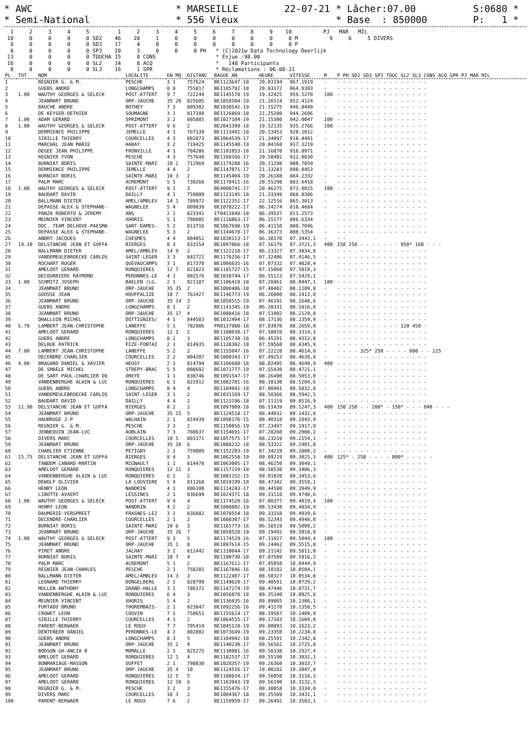* AWC                         * MARSEILLE        22-07-21 * Lâcher:07.00          S:0680 *
* Semi-National               * 556 Vieux                 * Base  : 850000        P:   1 *
  1     2     3     4     5         1     2     3     4     5     6     7     8     9    10          PJ   MAR   MIL
 10     0     0     0     0 SD2    46    20     1     0     0     0     0     0     0     0 M          9     6     5 DIVERS
  9     0     0     0     0 SD3    17     4     0     0     0     0     0     0     0     0 P
  8     0     0     0     0 SP3    20     3     0     0     0 PH   * (C)2021w Data Technology Deerlijk
 13     0     0     0     0 TOUCHA 15     8 CONS                   * Enjue :98.00
 16     0     0     0     0 SL2    14     8 ACQ                    *   148 Participants
  8     8     0     0     0 SL3    16     1 SPR                    * Réclamations : 06-08-21
| PL | TOT | NOM | LOCALITE | EN MQ | DISTANC | BAGUE AN | HEURE | VITESSE | M | P PH SD2 SD3 SP3 TOUC SL2 SL3 CONS ACQ SPR PJ MAR MIL |
| --- | --- | --- | --- | --- | --- | --- | --- | --- | --- | --- |
| 1 | | REGNIER G. & M. | PESCHE | 3 1 | 757624 | BE1123647-18 | 20.03194 | 967.1919 | - | - - - - - - - - - - - - - - - - |
| 2 | | GUEBS ANDRE | LONGCHAMPS | 8 8 | 755817 | BE1105792-18 | 20.03172 | 964.9303 | - | - - - - - - - - - - - - - - - - |
| 3 | 1.00 | WAUTHY GEORGES & SELECK | POST-ATTERT | 9 7 | 722244 | BE1145578-19 | 19.32425 | 959.5270 | 100 | - - - - - - - - - - - - - - - - |
| 4 | | JEANMART BRUNO | ORP-JAUCHE | 35 20 | 825605 | BE1058504-19 | 21.26514 | 952.4124 | - | - - - - - - - - - - - - - - - - |
| 5 | | BAUCHE ANDRE | BOTHEY | 7 3 | 809302 | BE1030542-19 | 21.15275 | 946.0449 | - | - - - - - - - - - - - - - - - - |
| 6 | | DE KEYSER-DETHIER | SOUMAGNE | 3 1 | 817108 | BE1126869-18 | 21.25200 | 944.2696 | - | - - - - - - - - - - - - - - - - |
| 7 | 1.00 | ADAM GERARD | SPRIMONT | 3 2 | 805885 | BE1027104-19 | 21.15300 | 942.0047 | 100 | - - - - - - - - - - - - - - - - |
| 8 | 1.00 | WAUTHY GEORGES & SELECK | POST-ATTERT | 9 6 | 2 | BE2041399-18 | 19.52135 | 935.2766 | 100 | - - - - - - - - - - - - - - - - |
| 9 | | DERMIENCE PHILIPPE | JEMELLE | 4 1 | 767139 | BE1113491-18 | 20.53453 | 920.1012 | - | - - - - - - - - - - - - - - - - |
| 10 | | SIBILLE THIERRY | COURCELLES | 4 3 | 802873 | BE1064539-17 | 21.34097 | 918.4491 | - | - - - - - - - - - - - - - - - - |
| 11 | | MARCHAL JEAN MARIE | HABAY | 3 2 | 719425 | BE1145540-19 | 20.04160 | 917.3219 | - | - - - - - - - - - - - - - - - - |
| 12 | | DEGEE JEAN PHILIPPE | FRONVILLE | 4 1 | 784286 | BE1101053-18 | 21.16070 | 916.0971 | - | - - - - - - - - - - - - - - - - |
| 13 | | REGNIER YVON | PESCHE | 4 3 | 757640 | BE1160166-17 | 20.50402 | 912.0830 | - | - - - - - - - - - - - - - - - - |
| 14 | | BURNIAT BORIS | SAINTE-MARI | 10 2 | 712969 | BE1174208-16 | 20.11298 | 900.7859 | - | - - - - - - - - - - - - - - - - |
| 15 | | DERMIENCE PHILIPPE | JEMELLE | 4 4 | 2 | BE1147071-17 | 21.13283 | 898.8453 | - | - - - - - - - - - - - - - - - - |
| 16 | | BURNIAT BORIS | SAINTE-MARI | 10 3 | 2 | BE1145404-19 | 20.26188 | 884.2332 | - | - - - - - - - - - - - - - - - - |
| 17 | | PALM MARC | ACREMONT | 5 5 | 738268 | BE1178411-16 | 20.55290 | 883.6418 | - | - - - - - - - - - - - - - - - - |
| 18 | 1.00 | WAUTHY GEORGES & SELECK | POST-ATTERT | 9 1 | 3 | BE4000741-17 | 20.46275 | 873.9025 | 100 | - - - - - - - - - - - - - - - - |
| 19 | | BAUDART DAVID | DAILLY | 4 1 | 759000 | BE1123145-18 | 21.33348 | 868.8386 | - | - - - - - - - - - - - - - - - - |
| 20 | | BALLMANN DIETER | AMEL/AMBLEV | 14 1 | 789972 | BE1122351-17 | 22.12516 | 865.3813 | - | - - - - - - - - - - - - - - - - |
| 21 | | DEPASSE ALEX & STEPHANE- | WAGNELEE | 5 4 | 809839 | BE1078222-17 | 06.14274 | 818.4684 | - | - - - - - - - - - - - - - - - - |
| 22 | | PANZA ROBERTO & JEREMY | ANS | 2 1 | 823341 | IT0411048-18 | 06.39537 | 811.2573 | - | - - - - - - - - - - - - - - - - |
| 23 | | MEUNIER VINCENT | XHORIS | 5 1 | 798805 | BE1116063-17 | 06.15177 | 806.6334 | - | - - - - - - - - - - - - - - - - |
| 24 | | DOC. TEAM DELHOVE-PAESMA | SART-DAMES- | 5 2 | 813716 | BE1067698-19 | 06.41150 | 800.7046 | - | - - - - - - - - - - - - - - - - |
| 25 | | DEPASSE ALEX & STEPHANE- | WAGNELEE | 5 3 | 2 | BE1144678-17 | 06.36373 | 800.5354 | - | - - - - - - - - - - - - - - - - |
| 26 | | ANDRY JACQUES | CUESMES | 4 4 | 804852 | BE1030113-17 | 06.38170 | 07.3443,1 | - | - - |
| 27 | 19.10 | DELSTANCHE JEAN ET GOFFA | BIERGES | 8 3 | 833154 | BE1097066-18 | 07.16179 | 07.3721,3 | 400 | 150 250 - - - - - - - 950* 160 - - - |
| 28 | | BALLMANN DIETER | AMEL/AMBLEV | 14 9 | 2 | BE1122210-17 | 06.23327 | 07.3834,8 | - | - - - - - - - - - - - - - - - - |
| 29 | | VANDEMEULEBROECKE CARLOS | SAINT-LEGER | 3 3 | 842721 | BE1176256-17 | 07.32406 | 07.4146,5 | - | - - - - - - - - - - - - - - - - |
| 30 | | ROCHART ROGER | QUEVAUCAMPS | 3 1 | 817370 | BE1006635-16 | 07.07332 | 07.4820,4 | - | - - - - - - - - - - - - - - - - |
| 31 | | AMELOOT GERARD | RONQUIERES | 12 7 | 821823 | BE1185727-15 | 07.15060 | 07.5019,3 | - | - - - - - - - - - - - - - - - - |
| 32 | | DECOURRIERE RAYMOND | PERONNES-LE | 4 1 | 802576 | BE1030744-17 | 06.55123 | 07.5429,1 | - | - - - - - - - - - - - - - - - - |
| 33 | 1.00 | SCHMITZ JOSEPH | BAELEN (LG. | 2 1 | 821187 | BE1106419-18 | 07.28461 | 08.0447,1 | 100 | - - - - - - - - - - - - - - - - |
| 34 | | JEANMART BRUNO | ORP-JAUCHE | 35 35 | 2 | BE1088406-18 | 07.40402 | 08.1109,8 | - | - - - - - - - - - - - - - - - - |
| 35 | | GOOSSE JEAN | HOUFFALIZE | 10 7 | 763427 | BE1146773-19 | 06.26000 | 08.1413,0 | - | - - - - - - - - - - - - - - - - |
| 36 | | JEANMART BRUNO | ORP-JAUCHE | 35 14 | 3 | BE1058515-19 | 07.46192 | 08.1648,6 | - | - - - - - - - - - - - - - - - - |
| 37 | | GUEBS ANDRE | LONGCHAMPS | 8 1 | 2 | BE1141345-19 | 06.20331 | 08.1816,8 | - | - - - - - - - - - - - - - - - - |
| 38 | | JEANMART BRUNO | ORP-JAUCHE | 35 17 | 4 | BE1088416-18 | 07.51002 | 08.2129,8 | - | - - - - - - - - - - - - - - - - |
| 39 | | DHALLUIN MICHEL | DOTTIGNIES/ | 4 1 | 844583 | BE1032494-17 | 08.17136 | 08.2359,9 | - | - - - - - - - - - - - - - - - - |
| 40 | 5.70 | LAMBERT JEAN-CHRISTOPHE | LANEFFE | 5 1 | 782906 | FR0137980-18 | 07.03070 | 08.2659,0 | - | - - - - - - - - - - - 120 450 - |
| 41 | | AMELOOT GERARD | RONQUIERES | 12 3 | 2 | BE1180038-17 | 07.58010 | 08.3314,3 | - | - - - - - - - - - - - - - - - - |
| 42 | | GUEBS ANDRE | LONGCHAMPS | 8 2 | 3 | BE1105730-18 | 06.45291 | 08.4312,8 | - | - - - - - - - - - - - - - - - - |
| 43 | | DELRUE PATRICK | FIZE-FONTAI | 2 1 | 814935 | BE1138302-18 | 07.59560 | 08.4345,9 | - | - - - - - - - - - - - - - - - - |
| 44 | 7.80 | LAMBERT JEAN-CHRISTOPHE | LANEFFE | 5 2 | 2 | BE1155047-16 | 07.22220 | 08.4614,0 | - | - - - - 325* 250 - - - - 080 - - 125 |
| 45 | | DECENDRE-CHARLIER | COURCELLES | 2 2 | 804207 | BE1080343-17 | 07.49253 | 08.4639,8 | - | - - - - - - - - - - - - - - - - |
| 46 | 4.00 | BRAGARD DANIEL & XAVIER | HEUSY | 2 1 | 814794 | BE1106680-18 | 08.02495 | 08.4649,9 | 400 | - - - - - - - - - - - - - - - - |
| 47 | | DE SMAELE MICHEL | STREPY-BRAC | 5 5 | 808692 | BE1071777-19 | 07.55430 | 08.4721,1 | - | - - - - - - - - - - - - - - - - |
| 48 | | DE SART PAUL-CHARLIER DO | OREYE | 1 1 | 830746 | BE1091547-17 | 08.26490 | 08.5053,0 | - | - - - - - - - - - - - - - - - - |
| 49 | | VANDENBERGHE ALAIN & LUC | RONQUIERES | 6 1 | 822912 | BE1082781-16 | 08.18130 | 08.5204,6 | - | - - - - - - - - - - - - - - - - |
| 50 | | GUEBS ANDRE | LONGCHAMPS | 8 4 | 4 | BE1104941-18 | 07.00491 | 08.5832,8 | - | - - - - - - - - - - - - - - - - |
| 51 | | VANDEMEULEBROECKE CARLOS | SAINT-LEGER | 3 1 | 2 | BE1031169-17 | 08.50366 | 08.5942,5 | - | - - - - - - - - - - - - - - - - |
| 52 | | BAUDART DAVID | DAILLY | 4 4 | 2 | BE1123196-18 | 07.11319 | 09.0516,9 | - | - - - - - - - - - - - - - - - - |
| 53 | 11.90 | DELSTANCHE JEAN ET GOFFA | BIERGES | 8 2 | 2 | BE1097009-18 | 08.51439 | 09.1247,3 | 400 | 150 250 - - 200* - 150* - - - 040 - - - |
| 54 | | JEANMART BRUNO | ORP-JAUCHE | 35 15 | 5 | BE1124518-17 | 08.44032 | 09.1432,8 | - | - - - - - - - - - - - - - - - - |
| 55 | | HAUBRUGE J-P | WALHAIN | 2 1 | 819439 | BE1098176-15 | 08.40318 | 09.1843,9 | - | - - - - - - - - - - - - - - - - |
| 56 | | REGNIER G. & M. | PESCHE | 3 3 | 2 | BE1150856-19 | 07.23497 | 09.1917,9 | - | - - - - - - - - - - - - - - - - |
| 57 | | JENNEQUIN JEAN-LUC | AUBLAIN | 7 3 | 760637 | BE1154691-17 | 07.28260 | 09.2008,2 | - | - - - - - - - - - - - - - - - - |
| 58 | | DIVERS MARC | COURCELLES | 10 5 | 803171 | BE1057575-17 | 08.23219 | 09.2154,1 | - | - - - - - - - - - - - - - - - - |
| 59 | | JEANMART BRUNO | ORP-JAUCHE | 35 10 | 6 | BE1088232-18 | 08.53322 | 09.2401,8 | - | - - - - - - - - - - - - - - - - |
| 60 | | CHARLIER ETIENNE | PETIGNY | 2 2 | 759089 | BE1152203-19 | 07.34219 | 09.2800,2 | - | - - - - - - - - - - - - - - - - |
| 61 | 15.75 | DELSTANCHE JEAN ET GOFFA | BIERGES | 8 4 | 3 | BE1062558-19 | 09.09219 | 09.3025,3 | 400 | 125* - 250 - - - - 800* - - - - - |
| 62 | | TANDEM CANARD-MARTIN | MIGNAULT | 1 1 | 814478 | BE1063005-17 | 08.46250 | 09.3049,1 | - | - - - - - - - - - - - - - - - - |
| 63 | | AMELOOT GERARD | RONQUIERES | 12 11 | 3 | BE1157119-18 | 08.58530 | 09.3406,3 | - | - - - - - - - - - - - - - - - - |
| 64 | | VANDENBERGHE ALAIN & LUC | RONQUIERES | 6 2 | 2 | BE1001152-15 | 09.01020 | 09.3453,6 | - | - - - - - - - - - - - - - - - - |
| 65 | | DEWOLF OLIVIER | LA LOUVIERE | 5 4 | 811268 | BE1019199-18 | 08.47342 | 09.3559,1 | - | - - - - - - - - - - - - - - - - |
| 66 | | HENRY LEON | NANDRIN | 4 1 | 806108 | BE1114243-17 | 08.44580 | 09.3949,9 | - | - - - - - - - - - - - - - - - - |
| 67 | | LIBOTTE-AVAERT | LESSINES | 2 1 | 836699 | BE1024371-18 | 09.31110 | 09.4748,6 | - | - - - - - - - - - - - - - - - - |
| 68 | 1.00 | WAUTHY GEORGES & SELECK | POST-ATTERT | 9 4 | 4 | BE1174520-16 | 07.08377 | 09.4819,4 | 100 | - - - - - - - - - - - - - - - - |
| 69 | | HENRY LEON | NANDRIN | 4 2 | 2 | BE1008002-19 | 08.53430 | 09.4834,9 | - | - - - - - - - - - - - - - - - - |
| 70 | | DAUMERIE-VERSPREET | FRASNES-LEZ | 3 1 | 836882 | BE1078554-18 | 09.33158 | 09.4939,6 | - | - - - - - - - - - - - - - - - - |
| 71 | | DECENDRE-CHARLIER | COURCELLES | 2 1 | 2 | BE1080307-17 | 08.52343 | 09.4948,8 | - | - - - - - - - - - - - - - - - - |
| 72 | | BURNIAT BORIS | SAINTE-MARI | 10 6 | 3 | BE1165773-16 | 06.58519 | 09.5009,2 | - | - - - - - - - - - - - - - - - - |
| 73 | | JEANMART BRUNO | ORP-JAUCHE | 35 26 | 7 | BE1058520-19 | 09.19492 | 09.5018,8 | - | - - - - - - - - - - - - - - - - |
| 74 | 1.00 | WAUTHY GEORGES & SELECK | POST-ATTERT | 9 3 | 5 | BE1174529-16 | 07.11027 | 09.5044,4 | 100 | - - - - - - - - - - - - - - - - |
| 75 | | JEANMART BRUNO | ORP-JAUCHE | 35 1 | 8 | BE1097614-15 | 09.24462 | 09.5515,8 | - | - - - - - - - - - - - - - - - - |
| 76 | | PIRET ANDRE | JALHAY | 3 2 | 812442 | BE1110044-17 | 09.11142 | 09.5811,0 | - | - - - - - - - - - - - - - - - - |
| 77 | | BURNIAT BORIS | SAINTE-MARI | 10 7 | 4 | BE1100730-18 | 07.07589 | 09.5916,2 | - | - - - - - - - - - - - - - - - - |
| 78 | | PALM MARC | ACREMONT | 5 1 | 2 | BE1167611-17 | 07.45050 | 10.0444,9 | - | - - - - - - - - - - - - - - - - |
| 79 | | REGNIER JEAN-CHARLES | PESCHE | 2 1 | 758201 | BE1167846-16 | 08.10192 | 10.0504,1 | - | - - - - - - - - - - - - - - - - |
| 80 | | BALLMANN DIETER | AMEL/AMBLEV | 14 3 | 3 | BE1122407-17 | 08.50327 | 10.0534,8 | - | - - - - - - - - - - - - - - - - |
| 81 | | LEONARD THIERRY | DONGELBERG | 2 2 | 828799 | BE1149620-17 | 09.40591 | 10.0729,2 | - | - - - - - - - - - - - - - - - - |
| 82 | | MULLEN ANTHONY | GRAND-HALLE | 3 1 | 786172 | BE1147274-19 | 08.47446 | 10.0731,7 | - | - - - - - - - - - - - - - - - - |
| 83 | | VANDENBERGHE ALAIN & LUC | RONQUIERES | 6 4 | 3 | BE1056078-18 | 09.35340 | 10.0925,6 | - | - - - - - - - - - - - - - - - - |
| 84 | | MEUNIER VINCENT | XHORIS | 5 4 | 2 | BE1136035-16 | 09.09065 | 10.1306,1 | - | - - - - - - - - - - - - - - - - |
| 85 | | FURTADO BRUNO | THOREMBAIS- | 2 1 | 823847 | BE1092256-16 | 09.41170 | 10.1358,5 | - | - - - - - - - - - - - - - - - - |
| 86 | | CROWET LEON | COUVIN | 7 1 | 758651 | BE1155614-17 | 08.19587 | 10.1409,9 | - | - - - - - - - - - - - - - - - - |
| 87 | | SIBILLE THIERRY | COURCELLES | 4 1 | 2 | BE1064515-17 | 09.17103 | 10.1604,8 | - | - - - - - - - - - - - - - - - - |
| 88 | | PARENT-BERWAER | LE ROUX | 7 7 | 795414 | BE1045128-19 | 09.08093 | 10.1623,2 | - | - - - - - - - - - - - - - - - - |
| 89 | | DENTENEER DANIEL | PERONNES-LE | 4 2 | 802802 | BE1073649-19 | 09.23350 | 10.2234,8 | - | - - - - - - - - - - - - - - - - |
| 90 | | GUEBS ANDRE | LONGCHAMPS | 8 3 | 5 | BE1104942-18 | 08.25591 | 10.2342,8 | - | - - - - - - - - - - - - - - - - |
| 91 | | JEANMART BRUNO | ORP-JAUCHE | 35 2 | 9 | BE1140230-17 | 09.56562 | 10.2725,8 | - | - - - - - - - - - - - - - - - - |
| 92 | | BODSON GH-ANCIA B | MOMALLE | 2 1 | 825275 | BE1130081-16 | 09.58338 | 10.2927,4 | - | - - - - - - - - - - - - - - - - |
| 93 | | AMELOOT GERARD | RONQUIERES | 12 1 | 4 | BE1182537-17 | 09.55190 | 10.3032,3 | - | - - - - - - - - - - - - - - - - |
| 94 | | BONMARIAGE-MASSON | OUFFET | 2 1 | 798830 | BE1028357-19 | 09.26360 | 10.3033,7 | - | - - - - - - - - - - - - - - - - |
| 95 | | JEANMART BRUNO | ORP-JAUCHE | 35 4 | 10 | BE1124516-17 | 10.00182 | 10.3047,8 | - | - - - - - - - - - - - - - - - - |
| 96 | | AMELOOT GERARD | RONQUIERES | 12 5 | 5 | BE1180034-17 | 09.56050 | 10.3118,3 | - | - - - - - - - - - - - - - - - - |
| 97 | | AMELOOT GERARD | RONQUIERES | 12 10 | 6 | BE1163943-19 | 09.56190 | 10.3132,3 | - | - - - - - - - - - - - - - - - - |
| 98 | | REGNIER G. & M. | PESCHE | 3 2 | 3 | BE1155476-17 | 08.38058 | 10.3334,0 | - | - - - - - - - - - - - - - - - - |
| 99 | | DIVERS MARC | COURCELLES | 10 3 | 2 | BE1004367-18 | 09.35589 | 10.3431,1 | - | - - - - - - - - - - - - - - - - |
| 100 | | PARENT-BERWAER | LE ROUX | 7 6 | 2 | BE1159959-17 | 09.26492 | 10.3503,1 | - | - - - - - - - - - - - - - - - - |